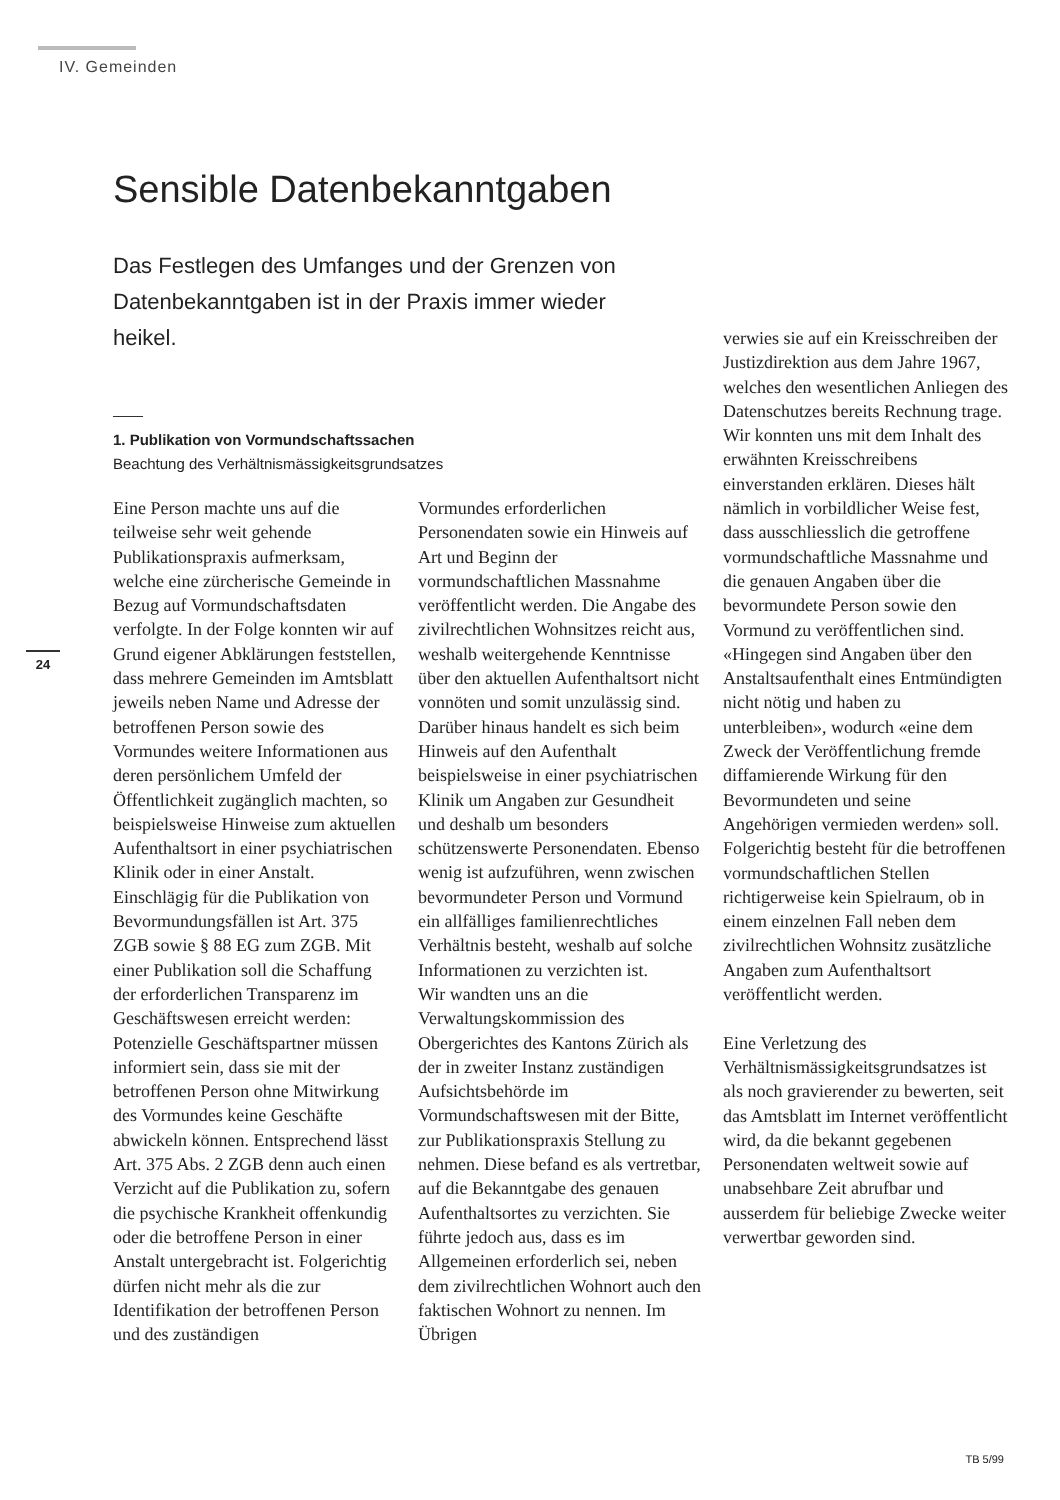IV. Gemeinden
Sensible Datenbekanntgaben
Das Festlegen des Umfanges und der Grenzen von Datenbekanntgaben ist in der Praxis immer wieder heikel.
1. Publikation von Vormundschaftssachen
Beachtung des Verhältnismässigkeitsgrundsatzes
24
Eine Person machte uns auf die teilweise sehr weit gehende Publikationspraxis aufmerksam, welche eine zürcherische Gemeinde in Bezug auf Vormundschaftsdaten verfolgte. In der Folge konnten wir auf Grund eigener Abklärungen feststellen, dass mehrere Gemeinden im Amtsblatt jeweils neben Name und Adresse der betroffenen Person sowie des Vormundes weitere Informationen aus deren persönlichem Umfeld der Öffentlichkeit zugänglich machten, so beispielsweise Hinweise zum aktuellen Aufenthaltsort in einer psychiatrischen Klinik oder in einer Anstalt.
Einschlägig für die Publikation von Bevormundungsfällen ist Art. 375 ZGB sowie § 88 EG zum ZGB. Mit einer Publikation soll die Schaffung der erforderlichen Transparenz im Geschäftswesen erreicht werden: Potenzielle Geschäftspartner müssen informiert sein, dass sie mit der betroffenen Person ohne Mitwirkung des Vormundes keine Geschäfte abwickeln können. Entsprechend lässt Art. 375 Abs. 2 ZGB denn auch einen Verzicht auf die Publikation zu, sofern die psychische Krankheit offenkundig oder die betroffene Person in einer Anstalt untergebracht ist. Folgerichtig dürfen nicht mehr als die zur Identifikation der betroffenen Person und des zuständigen
Vormundes erforderlichen Personendaten sowie ein Hinweis auf Art und Beginn der vormundschaftlichen Massnahme veröffentlicht werden. Die Angabe des zivilrechtlichen Wohnsitzes reicht aus, weshalb weitergehende Kenntnisse über den aktuellen Aufenthaltsort nicht vonnöten und somit unzulässig sind. Darüber hinaus handelt es sich beim Hinweis auf den Aufenthalt beispielsweise in einer psychiatrischen Klinik um Angaben zur Gesundheit und deshalb um besonders schützenswerte Personendaten. Ebenso wenig ist aufzuführen, wenn zwischen bevormundeter Person und Vormund ein allfälliges familienrechtliches Verhältnis besteht, weshalb auf solche Informationen zu verzichten ist.
Wir wandten uns an die Verwaltungskommission des Obergerichtes des Kantons Zürich als der in zweiter Instanz zuständigen Aufsichtsbehörde im Vormundschaftswesen mit der Bitte, zur Publikationspraxis Stellung zu nehmen. Diese befand es als vertretbar, auf die Bekanntgabe des genauen Aufenthaltsortes zu verzichten. Sie führte jedoch aus, dass es im Allgemeinen erforderlich sei, neben dem zivilrechtlichen Wohnort auch den faktischen Wohnort zu nennen. Im Übrigen
verwies sie auf ein Kreisschreiben der Justizdirektion aus dem Jahre 1967, welches den wesentlichen Anliegen des Datenschutzes bereits Rechnung trage.
Wir konnten uns mit dem Inhalt des erwähnten Kreisschreibens einverstanden erklären. Dieses hält nämlich in vorbildlicher Weise fest, dass ausschliesslich die getroffene vormundschaftliche Massnahme und die genauen Angaben über die bevormundete Person sowie den Vormund zu veröffentlichen sind. «Hingegen sind Angaben über den Anstaltsaufenthalt eines Entmündigten nicht nötig und haben zu unterbleiben», wodurch «eine dem Zweck der Veröffentlichung fremde diffamierende Wirkung für den Bevormundeten und seine Angehörigen vermieden werden» soll. Folgerichtig besteht für die betroffenen vormundschaftlichen Stellen richtigerweise kein Spielraum, ob in einem einzelnen Fall neben dem zivilrechtlichen Wohnsitz zusätzliche Angaben zum Aufenthaltsort veröffentlicht werden.
Eine Verletzung des Verhältnismässigkeitsgrundsatzes ist als noch gravierender zu bewerten, seit das Amtsblatt im Internet veröffentlicht wird, da die bekannt gegebenen Personendaten weltweit sowie auf unabsehbare Zeit abrufbar und ausserdem für beliebige Zwecke weiter verwertbar geworden sind.
TB 5/99